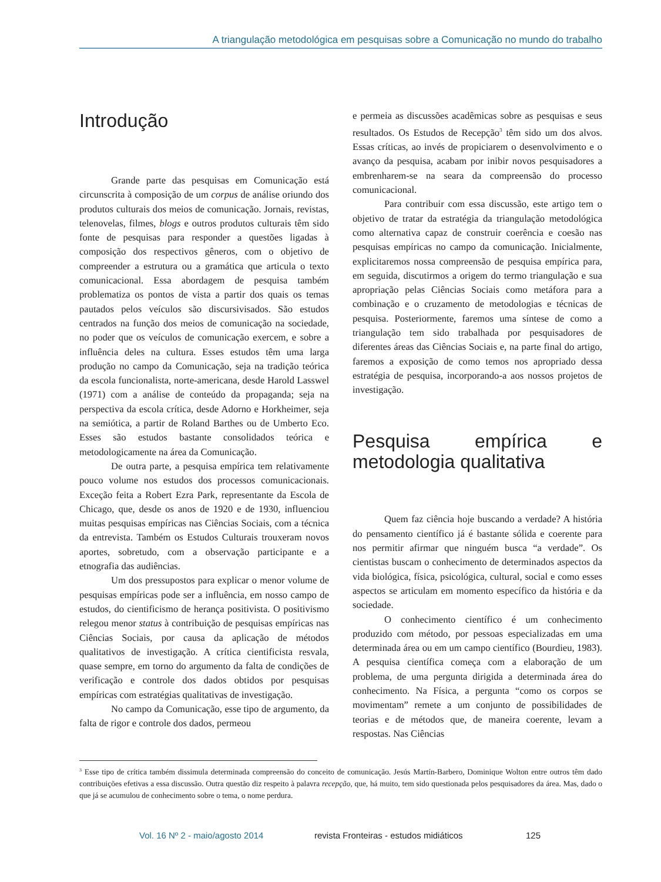A triangulação metodológica em pesquisas sobre a Comunicação no mundo do trabalho
Introdução
Grande parte das pesquisas em Comunicação está circunscrita à composição de um corpus de análise oriundo dos produtos culturais dos meios de comunicação. Jornais, revistas, telenovelas, filmes, blogs e outros produtos culturais têm sido fonte de pesquisas para responder a questões ligadas à composição dos respectivos gêneros, com o objetivo de compreender a estrutura ou a gramática que articula o texto comunicacional. Essa abordagem de pesquisa também problematiza os pontos de vista a partir dos quais os temas pautados pelos veículos são discursivisados. São estudos centrados na função dos meios de comunicação na sociedade, no poder que os veículos de comunicação exercem, e sobre a influência deles na cultura. Esses estudos têm uma larga produção no campo da Comunicação, seja na tradição teórica da escola funcionalista, norte-americana, desde Harold Lasswel (1971) com a análise de conteúdo da propaganda; seja na perspectiva da escola crítica, desde Adorno e Horkheimer, seja na semiótica, a partir de Roland Barthes ou de Umberto Eco. Esses são estudos bastante consolidados teórica e metodologicamente na área da Comunicação.
De outra parte, a pesquisa empírica tem relativamente pouco volume nos estudos dos processos comunicacionais. Exceção feita a Robert Ezra Park, representante da Escola de Chicago, que, desde os anos de 1920 e de 1930, influenciou muitas pesquisas empíricas nas Ciências Sociais, com a técnica da entrevista. Também os Estudos Culturais trouxeram novos aportes, sobretudo, com a observação participante e a etnografia das audiências.
Um dos pressupostos para explicar o menor volume de pesquisas empíricas pode ser a influência, em nosso campo de estudos, do cientificismo de herança positivista. O positivismo relegou menor status à contribuição de pesquisas empíricas nas Ciências Sociais, por causa da aplicação de métodos qualitativos de investigação. A crítica cientificista resvala, quase sempre, em torno do argumento da falta de condições de verificação e controle dos dados obtidos por pesquisas empíricas com estratégias qualitativas de investigação.
No campo da Comunicação, esse tipo de argumento, da falta de rigor e controle dos dados, permeou
e permeia as discussões acadêmicas sobre as pesquisas e seus resultados. Os Estudos de Recepção<sup>3</sup> têm sido um dos alvos. Essas críticas, ao invés de propiciarem o desenvolvimento e o avanço da pesquisa, acabam por inibir novos pesquisadores a embrenharem-se na seara da compreensão do processo comunicacional.
Para contribuir com essa discussão, este artigo tem o objetivo de tratar da estratégia da triangulação metodológica como alternativa capaz de construir coerência e coesão nas pesquisas empíricas no campo da comunicação. Inicialmente, explicitaremos nossa compreensão de pesquisa empírica para, em seguida, discutirmos a origem do termo triangulação e sua apropriação pelas Ciências Sociais como metáfora para a combinação e o cruzamento de metodologias e técnicas de pesquisa. Posteriormente, faremos uma síntese de como a triangulação tem sido trabalhada por pesquisadores de diferentes áreas das Ciências Sociais e, na parte final do artigo, faremos a exposição de como temos nos apropriado dessa estratégia de pesquisa, incorporando-a aos nossos projetos de investigação.
Pesquisa empírica e metodologia qualitativa
Quem faz ciência hoje buscando a verdade? A história do pensamento científico já é bastante sólida e coerente para nos permitir afirmar que ninguém busca “a verdade”. Os cientistas buscam o conhecimento de determinados aspectos da vida biológica, física, psicológica, cultural, social e como esses aspectos se articulam em momento específico da história e da sociedade.
O conhecimento científico é um conhecimento produzido com método, por pessoas especializadas em uma determinada área ou em um campo científico (Bourdieu, 1983). A pesquisa científica começa com a elaboração de um problema, de uma pergunta dirigida a determinada área do conhecimento. Na Física, a pergunta “como os corpos se movimentam” remete a um conjunto de possibilidades de teorias e de métodos que, de maneira coerente, levam a respostas. Nas Ciências
<sup>3</sup> Esse tipo de crítica também dissimula determinada compreensão do conceito de comunicação. Jesús Martín-Barbero, Dominique Wolton entre outros têm dado contribuições efetivas a essa discussão. Outra questão diz respeito à palavra recepção, que, há muito, tem sido questionada pelos pesquisadores da área. Mas, dado o que já se acumulou de conhecimento sobre o tema, o nome perdura.
Vol. 16 Nº 2 - maio/agosto 2014 revista Fronteiras - estudos midiáticos 125